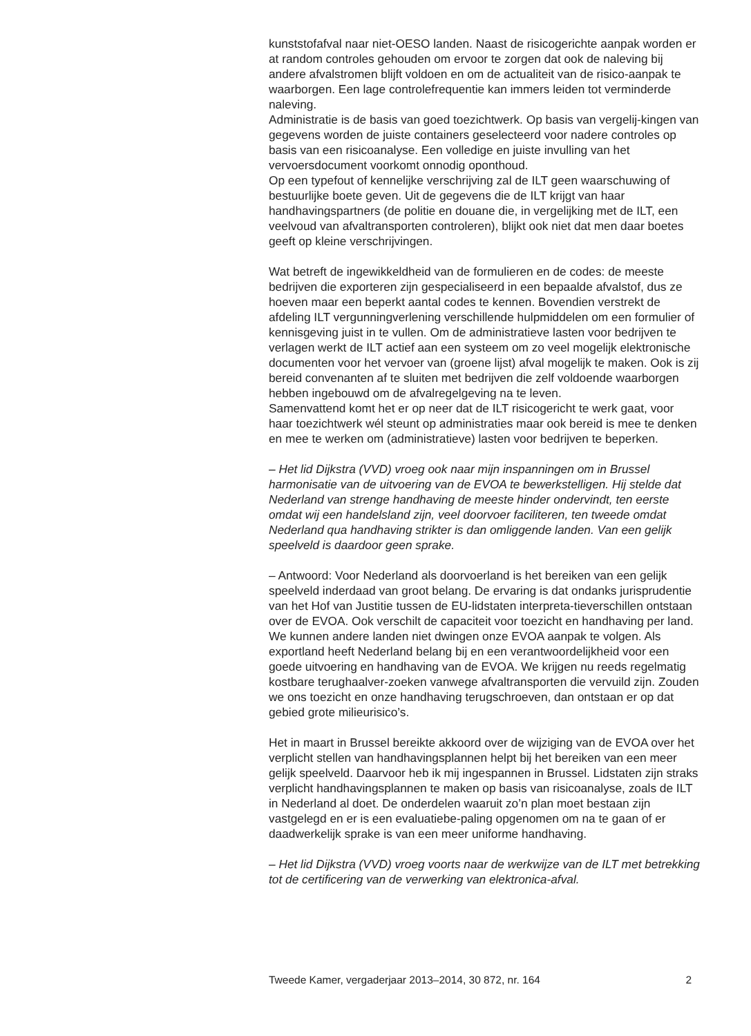kunststofafval naar niet-OESO landen. Naast de risicogerichte aanpak worden er at random controles gehouden om ervoor te zorgen dat ook de naleving bij andere afvalstromen blijft voldoen en om de actualiteit van de risico-aanpak te waarborgen. Een lage controlefrequentie kan immers leiden tot verminderde naleving.
Administratie is de basis van goed toezichtwerk. Op basis van vergelij-kingen van gegevens worden de juiste containers geselecteerd voor nadere controles op basis van een risicoanalyse. Een volledige en juiste invulling van het vervoersdocument voorkomt onnodig oponthoud.
Op een typefout of kennelijke verschrijving zal de ILT geen waarschuwing of bestuurlijke boete geven. Uit de gegevens die de ILT krijgt van haar handhavingspartners (de politie en douane die, in vergelijking met de ILT, een veelvoud van afvaltransporten controleren), blijkt ook niet dat men daar boetes geeft op kleine verschrijvingen.
Wat betreft de ingewikkeldheid van de formulieren en de codes: de meeste bedrijven die exporteren zijn gespecialiseerd in een bepaalde afvalstof, dus ze hoeven maar een beperkt aantal codes te kennen. Bovendien verstrekt de afdeling ILT vergunningverlening verschillende hulpmiddelen om een formulier of kennisgeving juist in te vullen. Om de administratieve lasten voor bedrijven te verlagen werkt de ILT actief aan een systeem om zo veel mogelijk elektronische documenten voor het vervoer van (groene lijst) afval mogelijk te maken. Ook is zij bereid convenanten af te sluiten met bedrijven die zelf voldoende waarborgen hebben ingebouwd om de afvalregelgeving na te leven.
Samenvattend komt het er op neer dat de ILT risicogericht te werk gaat, voor haar toezichtwerk wél steunt op administraties maar ook bereid is mee te denken en mee te werken om (administratieve) lasten voor bedrijven te beperken.
– Het lid Dijkstra (VVD) vroeg ook naar mijn inspanningen om in Brussel harmonisatie van de uitvoering van de EVOA te bewerkstelligen. Hij stelde dat Nederland van strenge handhaving de meeste hinder ondervindt, ten eerste omdat wij een handelsland zijn, veel doorvoer faciliteren, ten tweede omdat Nederland qua handhaving strikter is dan omliggende landen. Van een gelijk speelveld is daardoor geen sprake.
– Antwoord: Voor Nederland als doorvoerland is het bereiken van een gelijk speelveld inderdaad van groot belang. De ervaring is dat ondanks jurisprudentie van het Hof van Justitie tussen de EU-lidstaten interpreta-tieverschillen ontstaan over de EVOA. Ook verschilt de capaciteit voor toezicht en handhaving per land. We kunnen andere landen niet dwingen onze EVOA aanpak te volgen. Als exportland heeft Nederland belang bij en een verantwoordelijkheid voor een goede uitvoering en handhaving van de EVOA. We krijgen nu reeds regelmatig kostbare terughaalver-zoeken vanwege afvaltransporten die vervuild zijn. Zouden we ons toezicht en onze handhaving terugschroeven, dan ontstaan er op dat gebied grote milieurisico’s.
Het in maart in Brussel bereikte akkoord over de wijziging van de EVOA over het verplicht stellen van handhavingsplannen helpt bij het bereiken van een meer gelijk speelveld. Daarvoor heb ik mij ingespannen in Brussel. Lidstaten zijn straks verplicht handhavingsplannen te maken op basis van risicoanalyse, zoals de ILT in Nederland al doet. De onderdelen waaruit zo’n plan moet bestaan zijn vastgelegd en er is een evaluatiebe-paling opgenomen om na te gaan of er daadwerkelijk sprake is van een meer uniforme handhaving.
– Het lid Dijkstra (VVD) vroeg voorts naar de werkwijze van de ILT met betrekking tot de certificering van de verwerking van elektronica-afval.
Tweede Kamer, vergaderjaar 2013–2014, 30 872, nr. 164 2